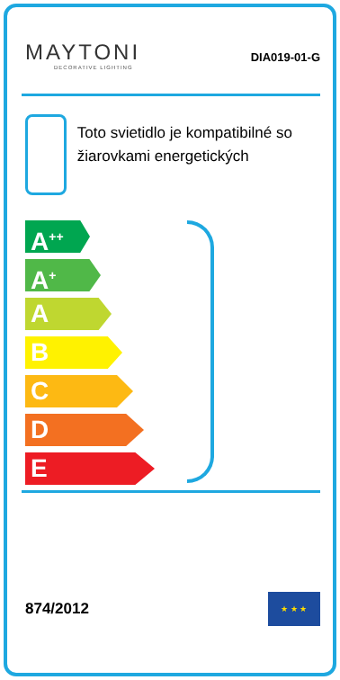MAYTONI
DECORATIVE LIGHTING
DIA019-01-G
Toto svietidlo je kompatibilné so žiarovkami energetických
A<sup>++</sup>
A<sup>+</sup>
A
B
C
D
E
874/2012
★ ★ ★